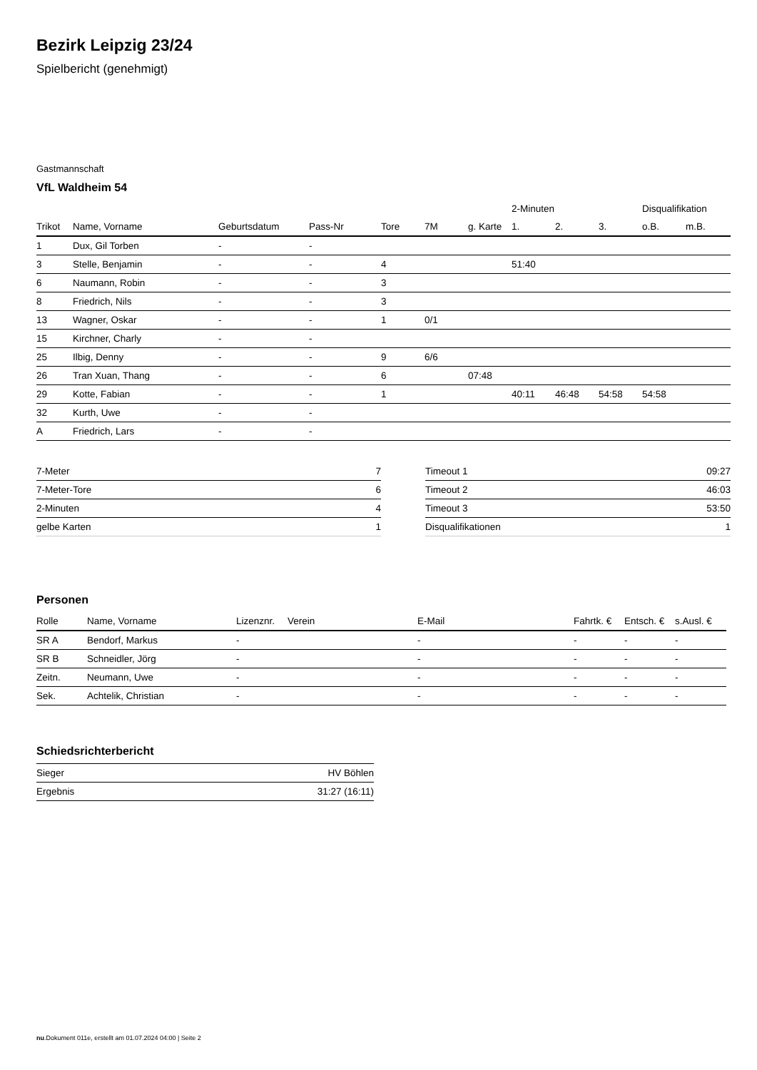Bezirk Leipzig 23/24
Spielbericht (genehmigt)
Gastmannschaft
VfL Waldheim 54
| | | | | | | | 2-Minuten | | | Disqualifikation | |
| --- | --- | --- | --- | --- | --- | --- | --- | --- | --- | --- | --- |
| Trikot | Name, Vorname | Geburtsdatum | Pass-Nr | Tore | 7M | g. Karte | 1. | 2. | 3. | o.B. | m.B. |
| 1 | Dux, Gil Torben | - | - | | | | | | | | |
| 3 | Stelle, Benjamin | - | - | 4 | | | 51:40 | | | | |
| 6 | Naumann, Robin | - | - | 3 | | | | | | | |
| 8 | Friedrich, Nils | - | - | 3 | | | | | | | |
| 13 | Wagner, Oskar | - | - | 1 | 0/1 | | | | | | |
| 15 | Kirchner, Charly | - | - | | | | | | | | |
| 25 | Ilbig, Denny | - | - | 9 | 6/6 | | | | | | |
| 26 | Tran Xuan, Thang | - | - | 6 | | 07:48 | | | | | |
| 29 | Kotte, Fabian | - | - | 1 | | | 40:11 | 46:48 | 54:58 | 54:58 | |
| 32 | Kurth, Uwe | - | - | | | | | | | | |
| A | Friedrich, Lars | - | - | | | | | | | | |
| 7-Meter | 7 |
| 7-Meter-Tore | 6 |
| 2-Minuten | 4 |
| gelbe Karten | 1 |
| Timeout 1 | 09:27 |
| Timeout 2 | 46:03 |
| Timeout 3 | 53:50 |
| Disqualifikationen | 1 |
Personen
| Rolle | Name, Vorname | Lizenznr. | Verein | E-Mail | Fahrtk. € | Entsch. € | s.Ausl. € |
| --- | --- | --- | --- | --- | --- | --- | --- |
| SR A | Bendorf, Markus | - | | - | - | - | - |
| SR B | Schneidler, Jörg | - | | - | - | - | - |
| Zeitn. | Neumann, Uwe | - | | - | - | - | - |
| Sek. | Achtelik, Christian | - | | - | - | - | - |
Schiedsrichterbericht
| Sieger | HV Böhlen |
| Ergebnis | 31:27 (16:11) |
nu.Dokument 011e, erstellt am 01.07.2024 04:00 | Seite 2